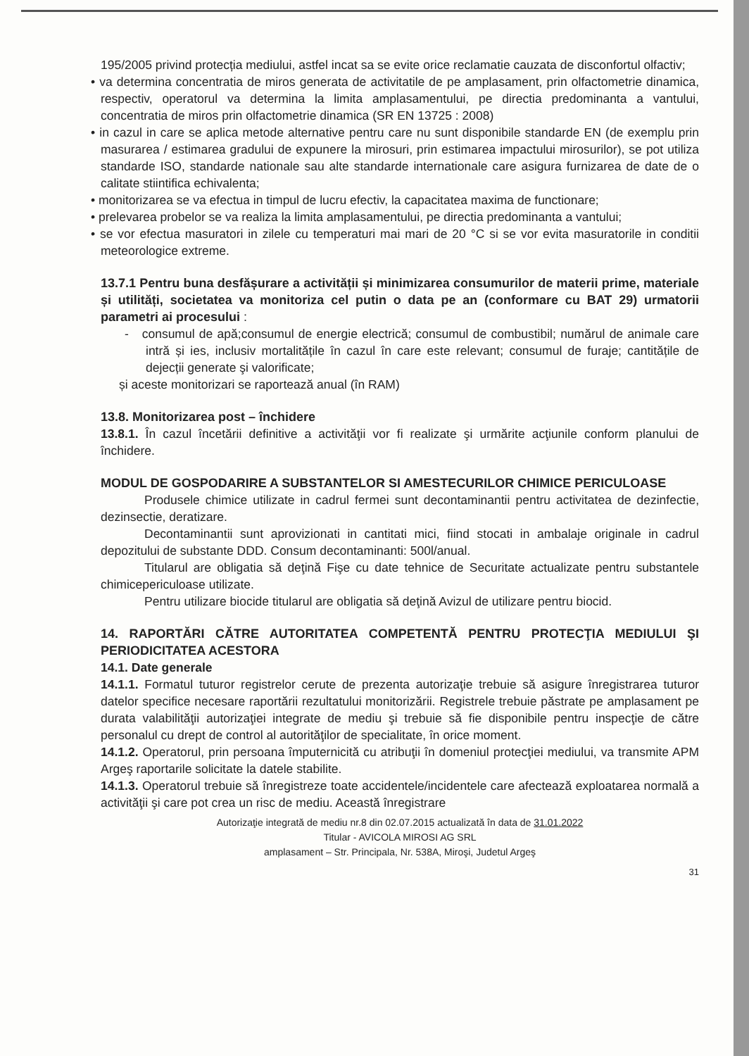195/2005 privind protecția mediului, astfel incat sa se evite orice reclamatie cauzata de disconfortul olfactiv;
• va determina concentratia de miros generata de activitatile de pe amplasament, prin olfactometrie dinamica, respectiv, operatorul va determina la limita amplasamentului, pe directia predominanta a vantului, concentratia de miros prin olfactometrie dinamica (SR EN 13725 : 2008)
• in cazul in care se aplica metode alternative pentru care nu sunt disponibile standarde EN (de exemplu prin masurarea / estimarea gradului de expunere la mirosuri, prin estimarea impactului mirosurilor), se pot utiliza standarde ISO, standarde nationale sau alte standarde internationale care asigura furnizarea de date de o calitate stiintifica echivalenta;
• monitorizarea se va efectua in timpul de lucru efectiv, la capacitatea maxima de functionare;
• prelevarea probelor se va realiza la limita amplasamentului, pe directia predominanta a vantului;
• se vor efectua masuratori in zilele cu temperaturi mai mari de 20 °C si se vor evita masuratorile in conditii meteorologice extreme.
13.7.1 Pentru buna desfășurare a activității și minimizarea consumurilor de materii prime, materiale și utilități, societatea va monitoriza cel putin o data pe an (conformare cu BAT 29) urmatorii parametri ai procesului :
- consumul de apă;consumul de energie electrică; consumul de combustibil; numărul de animale care intră și ies, inclusiv mortalitățile în cazul în care este relevant; consumul de furaje; cantitățile de dejecții generate şi valorificate;
și aceste monitorizari se raportează anual (în RAM)
13.8. Monitorizarea post – închidere
13.8.1. În cazul încetării definitive a activităţii vor fi realizate şi urmărite acţiunile conform planului de închidere.
MODUL DE GOSPODARIRE A SUBSTANTELOR SI AMESTECURILOR CHIMICE PERICULOASE
Produsele chimice utilizate in cadrul fermei sunt decontaminantii pentru activitatea de dezinfectie, dezinsectie, deratizare.
Decontaminantii sunt aprovizionati in cantitati mici, fiind stocati in ambalaje originale in cadrul depozitului de substante DDD. Consum decontaminanti: 500l/anual.
Titularul are obligatia să deţină Fişe cu date tehnice de Securitate actualizate pentru substantele chimicepericuloase utilizate.
Pentru utilizare biocide titularul are obligatia să deţină Avizul de utilizare pentru biocid.
14. RAPORTĂRI CĂTRE AUTORITATEA COMPETENTĂ PENTRU PROTECŢIA MEDIULUI ŞI PERIODICITATEA ACESTORA
14.1. Date generale
14.1.1. Formatul tuturor registrelor cerute de prezenta autorizaţie trebuie să asigure înregistrarea tuturor datelor specifice necesare raportării rezultatului monitorizării. Registrele trebuie păstrate pe amplasament pe durata valabilităţii autorizaţiei integrate de mediu şi trebuie să fie disponibile pentru inspecţie de către personalul cu drept de control al autorităţilor de specialitate, în orice moment.
14.1.2. Operatorul, prin persoana împuternicită cu atribuţii în domeniul protecţiei mediului, va transmite APM Argeş raportarile solicitate la datele stabilite.
14.1.3. Operatorul trebuie să înregistreze toate accidentele/incidentele care afectează exploatarea normală a activităţii şi care pot crea un risc de mediu. Această înregistrare
Autorizaţie integrată de mediu nr.8 din 02.07.2015 actualizată în data de 31.01.2022
Titular - AVICOLA MIROSI AG SRL
amplasament – Str. Principala, Nr. 538A, Miroşi, Judetul Argeş
31